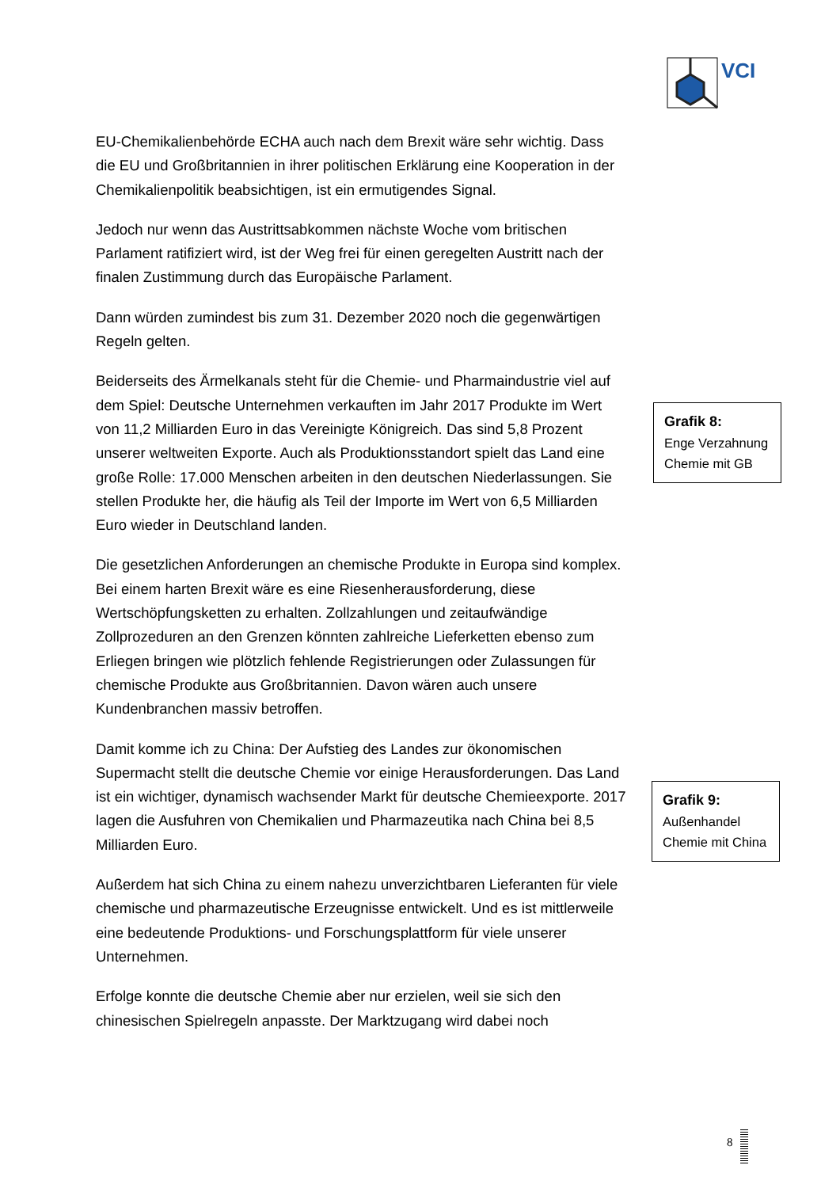VCI
EU-Chemikalienbehörde ECHA auch nach dem Brexit wäre sehr wichtig. Dass die EU und Großbritannien in ihrer politischen Erklärung eine Kooperation in der Chemikalienpolitik beabsichtigen, ist ein ermutigendes Signal.
Jedoch nur wenn das Austrittsabkommen nächste Woche vom britischen Parlament ratifiziert wird, ist der Weg frei für einen geregelten Austritt nach der finalen Zustimmung durch das Europäische Parlament.
Dann würden zumindest bis zum 31. Dezember 2020 noch die gegenwärtigen Regeln gelten.
Beiderseits des Ärmelkanals steht für die Chemie- und Pharmaindustrie viel auf dem Spiel: Deutsche Unternehmen verkauften im Jahr 2017 Produkte im Wert von 11,2 Milliarden Euro in das Vereinigte Königreich. Das sind 5,8 Prozent unserer weltweiten Exporte. Auch als Produktionsstandort spielt das Land eine große Rolle: 17.000 Menschen arbeiten in den deutschen Niederlassungen. Sie stellen Produkte her, die häufig als Teil der Importe im Wert von 6,5 Milliarden Euro wieder in Deutschland landen.
Die gesetzlichen Anforderungen an chemische Produkte in Europa sind komplex. Bei einem harten Brexit wäre es eine Riesenherausforderung, diese Wertschöpfungsketten zu erhalten. Zollzahlungen und zeitaufwändige Zollprozeduren an den Grenzen könnten zahlreiche Lieferketten ebenso zum Erliegen bringen wie plötzlich fehlende Registrierungen oder Zulassungen für chemische Produkte aus Großbritannien. Davon wären auch unsere Kundenbranchen massiv betroffen.
Damit komme ich zu China: Der Aufstieg des Landes zur ökonomischen Supermacht stellt die deutsche Chemie vor einige Herausforderungen. Das Land ist ein wichtiger, dynamisch wachsender Markt für deutsche Chemieexporte. 2017 lagen die Ausfuhren von Chemikalien und Pharmazeutika nach China bei 8,5 Milliarden Euro.
Außerdem hat sich China zu einem nahezu unverzichtbaren Lieferanten für viele chemische und pharmazeutische Erzeugnisse entwickelt. Und es ist mittlerweile eine bedeutende Produktions- und Forschungsplattform für viele unserer Unternehmen.
Erfolge konnte die deutsche Chemie aber nur erzielen, weil sie sich den chinesischen Spielregeln anpasste. Der Marktzugang wird dabei noch
Grafik 8:
Enge Verzahnung Chemie mit GB
Grafik 9:
Außenhandel Chemie mit China
8